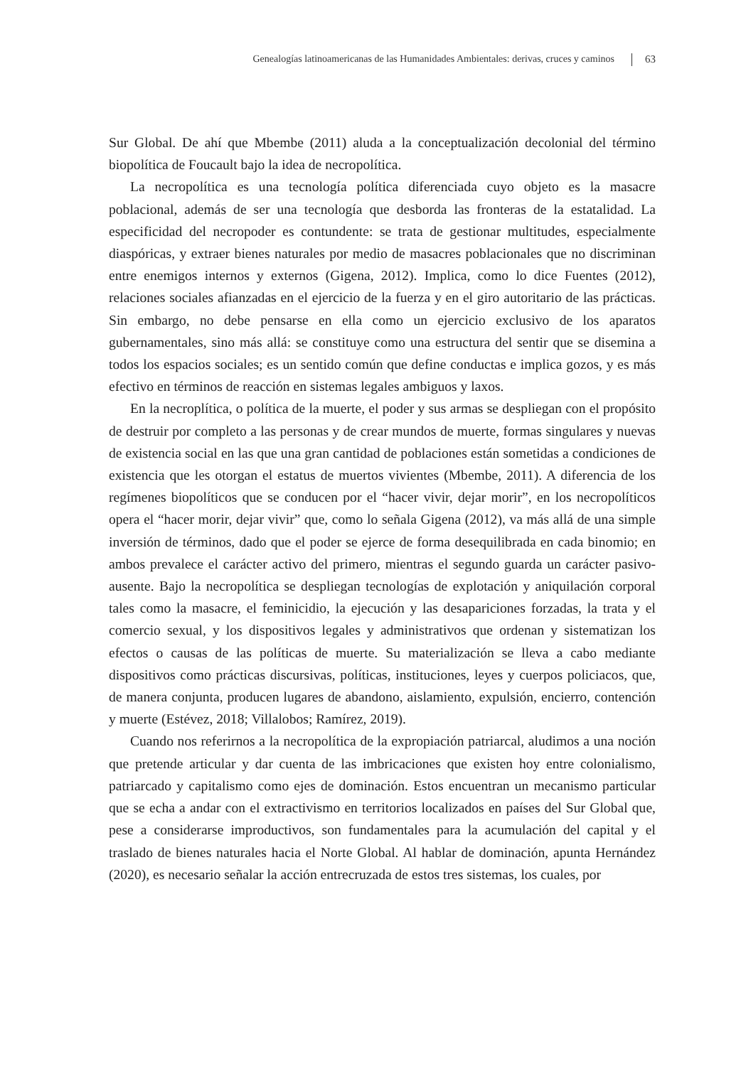Genealogías latinoamericanas de las Humanidades Ambientales: derivas, cruces y caminos 63
Sur Global. De ahí que Mbembe (2011) aluda a la conceptualización decolonial del término biopolítica de Foucault bajo la idea de necropolítica.
La necropolítica es una tecnología política diferenciada cuyo objeto es la masacre poblacional, además de ser una tecnología que desborda las fronteras de la estatalidad. La especificidad del necropoder es contundente: se trata de gestionar multitudes, especialmente diaspóricas, y extraer bienes naturales por medio de masacres poblacionales que no discriminan entre enemigos internos y externos (Gigena, 2012). Implica, como lo dice Fuentes (2012), relaciones sociales afianzadas en el ejercicio de la fuerza y en el giro autoritario de las prácticas. Sin embargo, no debe pensarse en ella como un ejercicio exclusivo de los aparatos gubernamentales, sino más allá: se constituye como una estructura del sentir que se disemina a todos los espacios sociales; es un sentido común que define conductas e implica gozos, y es más efectivo en términos de reacción en sistemas legales ambiguos y laxos.
En la necroplítica, o política de la muerte, el poder y sus armas se despliegan con el propósito de destruir por completo a las personas y de crear mundos de muerte, formas singulares y nuevas de existencia social en las que una gran cantidad de poblaciones están sometidas a condiciones de existencia que les otorgan el estatus de muertos vivientes (Mbembe, 2011). A diferencia de los regímenes biopolíticos que se conducen por el “hacer vivir, dejar morir”, en los necropolíticos opera el “hacer morir, dejar vivir” que, como lo señala Gigena (2012), va más allá de una simple inversión de términos, dado que el poder se ejerce de forma desequilibrada en cada binomio; en ambos prevalece el carácter activo del primero, mientras el segundo guarda un carácter pasivo-ausente. Bajo la necropolítica se despliegan tecnologías de explotación y aniquilación corporal tales como la masacre, el feminicidio, la ejecución y las desapariciones forzadas, la trata y el comercio sexual, y los dispositivos legales y administrativos que ordenan y sistematizan los efectos o causas de las políticas de muerte. Su materialización se lleva a cabo mediante dispositivos como prácticas discursivas, políticas, instituciones, leyes y cuerpos policiacos, que, de manera conjunta, producen lugares de abandono, aislamiento, expulsión, encierro, contención y muerte (Estévez, 2018; Villalobos; Ramírez, 2019).
Cuando nos referirnos a la necropolítica de la expropiación patriarcal, aludimos a una noción que pretende articular y dar cuenta de las imbricaciones que existen hoy entre colonialismo, patriarcado y capitalismo como ejes de dominación. Estos encuentran un mecanismo particular que se echa a andar con el extractivismo en territorios localizados en países del Sur Global que, pese a considerarse improductivos, son fundamentales para la acumulación del capital y el traslado de bienes naturales hacia el Norte Global. Al hablar de dominación, apunta Hernández (2020), es necesario señalar la acción entrecruzada de estos tres sistemas, los cuales, por